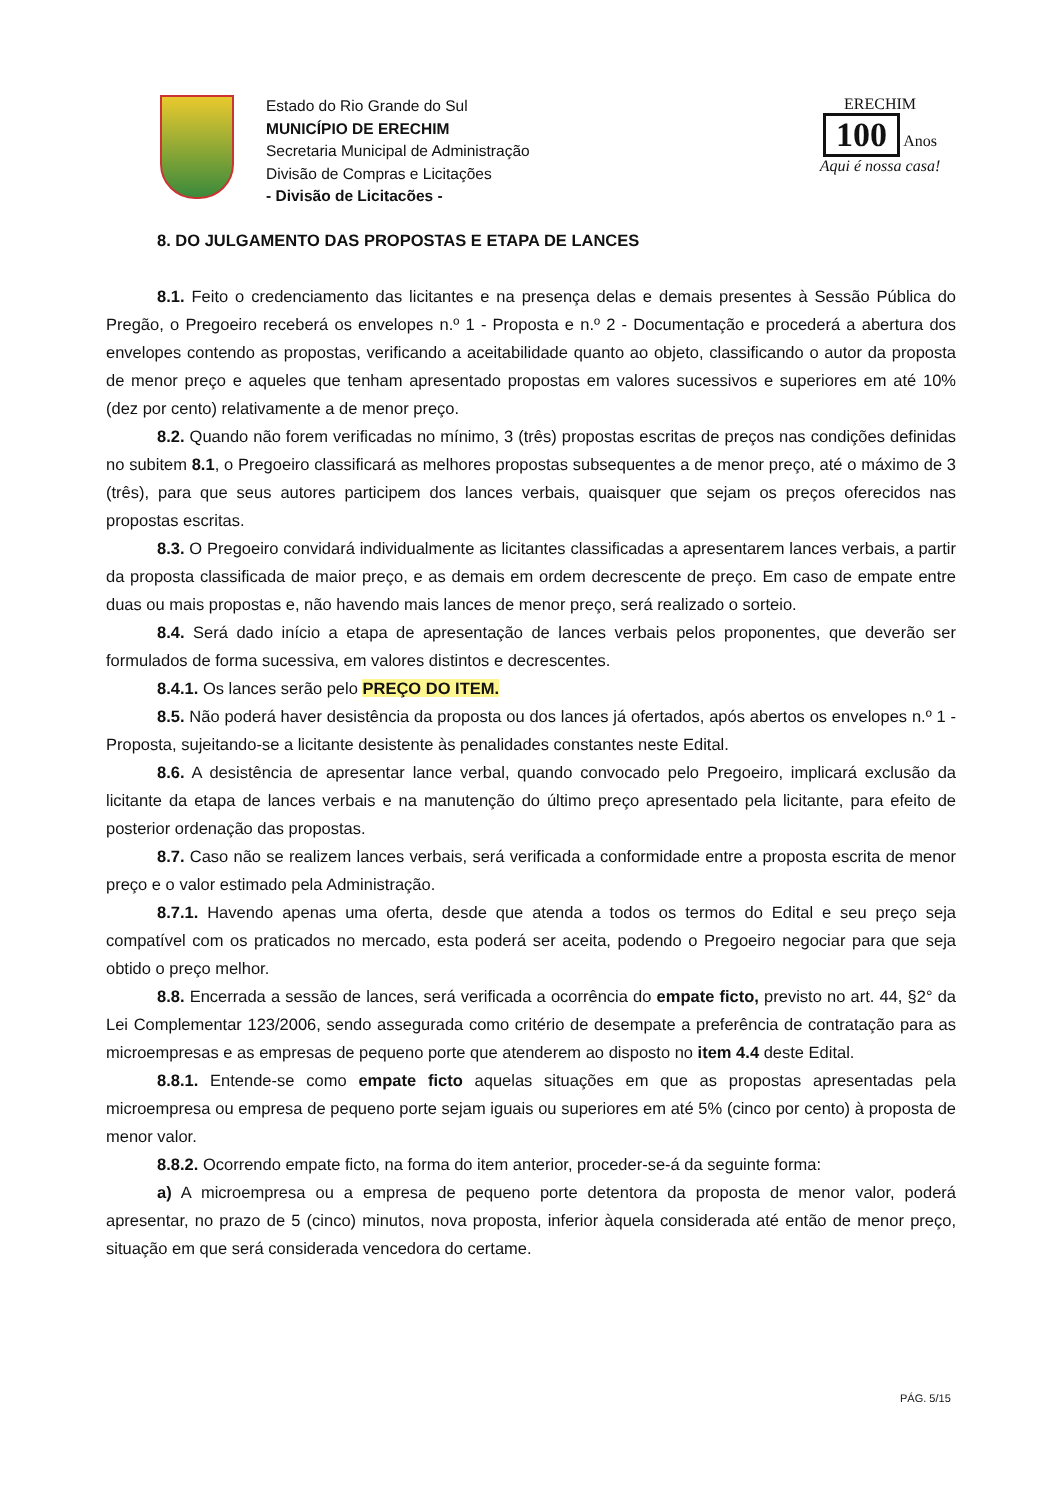Estado do Rio Grande do Sul
MUNICÍPIO DE ERECHIM
Secretaria Municipal de Administração
Divisão de Compras e Licitações
- Divisão de Licitacões -
ERECHIM
100 Anos
Aqui é nossa casa!
8. DO JULGAMENTO DAS PROPOSTAS E ETAPA DE LANCES
8.1. Feito o credenciamento das licitantes e na presença delas e demais presentes à Sessão Pública do Pregão, o Pregoeiro receberá os envelopes n.º 1 - Proposta e n.º 2 - Documentação e procederá a abertura dos envelopes contendo as propostas, verificando a aceitabilidade quanto ao objeto, classificando o autor da proposta de menor preço e aqueles que tenham apresentado propostas em valores sucessivos e superiores em até 10% (dez por cento) relativamente a de menor preço.
8.2. Quando não forem verificadas no mínimo, 3 (três) propostas escritas de preços nas condições definidas no subitem 8.1, o Pregoeiro classificará as melhores propostas subsequentes a de menor preço, até o máximo de 3 (três), para que seus autores participem dos lances verbais, quaisquer que sejam os preços oferecidos nas propostas escritas.
8.3. O Pregoeiro convidará individualmente as licitantes classificadas a apresentarem lances verbais, a partir da proposta classificada de maior preço, e as demais em ordem decrescente de preço. Em caso de empate entre duas ou mais propostas e, não havendo mais lances de menor preço, será realizado o sorteio.
8.4. Será dado início a etapa de apresentação de lances verbais pelos proponentes, que deverão ser formulados de forma sucessiva, em valores distintos e decrescentes.
8.4.1. Os lances serão pelo PREÇO DO ITEM.
8.5. Não poderá haver desistência da proposta ou dos lances já ofertados, após abertos os envelopes n.º 1 - Proposta, sujeitando-se a licitante desistente às penalidades constantes neste Edital.
8.6. A desistência de apresentar lance verbal, quando convocado pelo Pregoeiro, implicará exclusão da licitante da etapa de lances verbais e na manutenção do último preço apresentado pela licitante, para efeito de posterior ordenação das propostas.
8.7. Caso não se realizem lances verbais, será verificada a conformidade entre a proposta escrita de menor preço e o valor estimado pela Administração.
8.7.1. Havendo apenas uma oferta, desde que atenda a todos os termos do Edital e seu preço seja compatível com os praticados no mercado, esta poderá ser aceita, podendo o Pregoeiro negociar para que seja obtido o preço melhor.
8.8. Encerrada a sessão de lances, será verificada a ocorrência do empate ficto, previsto no art. 44, §2° da Lei Complementar 123/2006, sendo assegurada como critério de desempate a preferência de contratação para as microempresas e as empresas de pequeno porte que atenderem ao disposto no item 4.4 deste Edital.
8.8.1. Entende-se como empate ficto aquelas situações em que as propostas apresentadas pela microempresa ou empresa de pequeno porte sejam iguais ou superiores em até 5% (cinco por cento) à proposta de menor valor.
8.8.2. Ocorrendo empate ficto, na forma do item anterior, proceder-se-á da seguinte forma:
a) A microempresa ou a empresa de pequeno porte detentora da proposta de menor valor, poderá apresentar, no prazo de 5 (cinco) minutos, nova proposta, inferior àquela considerada até então de menor preço, situação em que será considerada vencedora do certame.
PÁG. 5/15